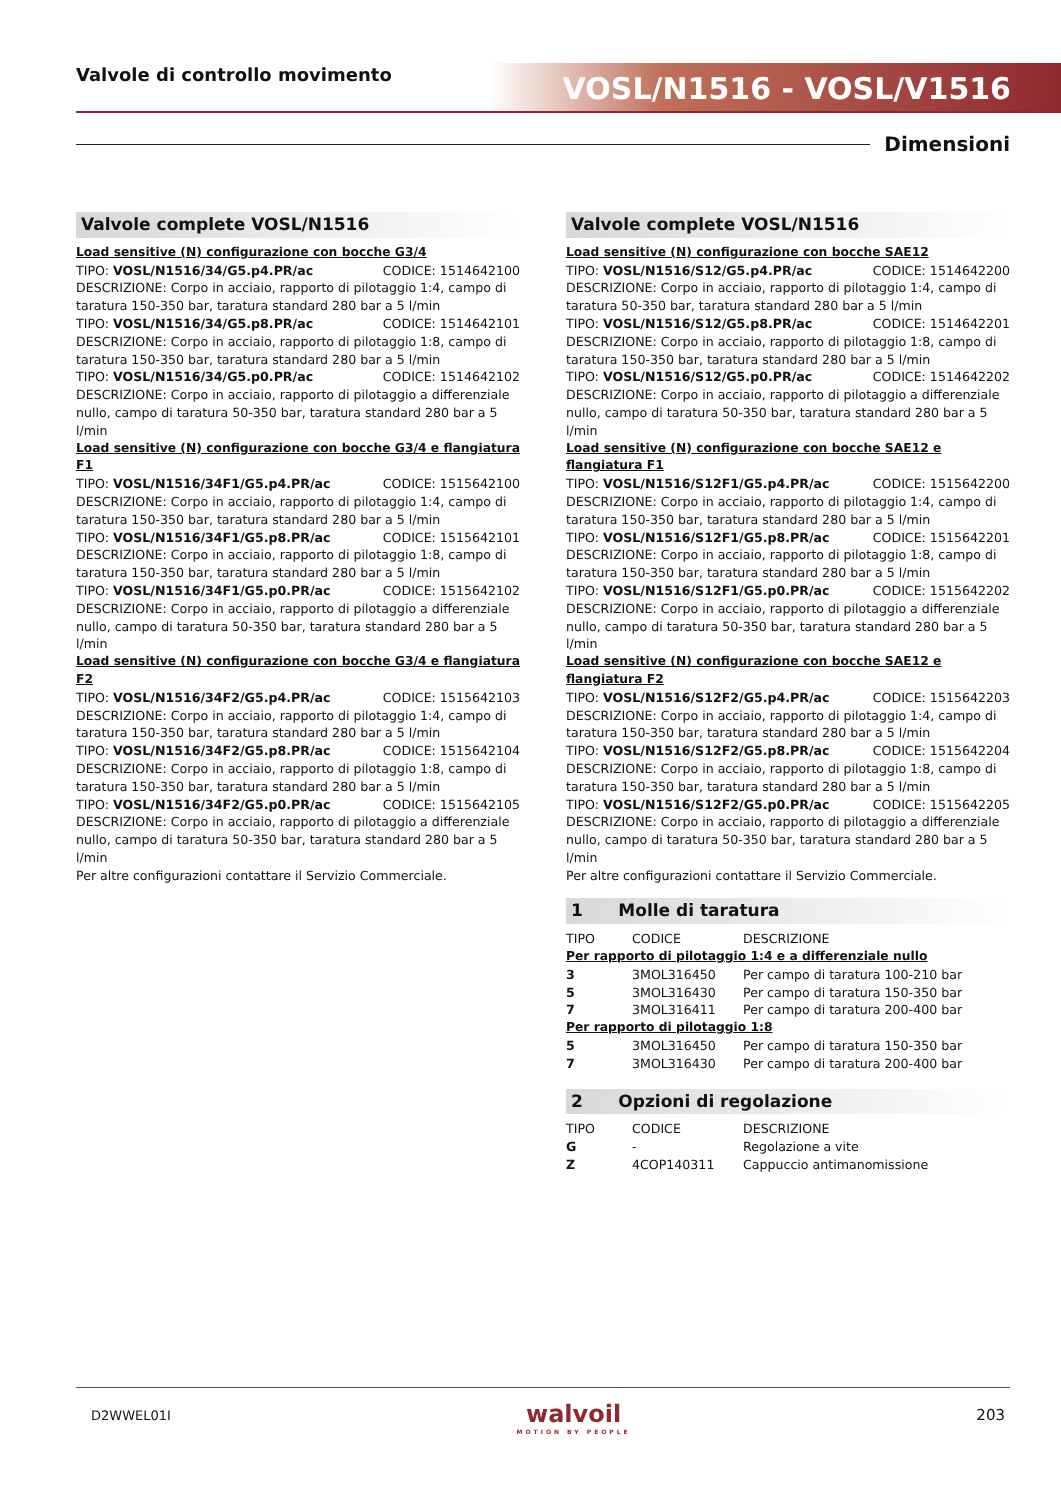Valvole di controllo movimento VOSL/N1516 - VOSL/V1516
Dimensioni
Valvole complete VOSL/N1516
Load sensitive (N) configurazione con bocche G3/4
TIPO: VOSL/N1516/34/G5.p4.PR/ac CODICE: 1514642100
DESCRIZIONE: Corpo in acciaio, rapporto di pilotaggio 1:4, campo di taratura 150-350 bar, taratura standard 280 bar a 5 l/min
TIPO: VOSL/N1516/34/G5.p8.PR/ac CODICE: 1514642101
DESCRIZIONE: Corpo in acciaio, rapporto di pilotaggio 1:8, campo di taratura 150-350 bar, taratura standard 280 bar a 5 l/min
TIPO: VOSL/N1516/34/G5.p0.PR/ac CODICE: 1514642102
DESCRIZIONE: Corpo in acciaio, rapporto di pilotaggio a differenziale nullo, campo di taratura 50-350 bar, taratura standard 280 bar a 5 l/min
Load sensitive (N) configurazione con bocche G3/4 e flangiatura F1
TIPO: VOSL/N1516/34F1/G5.p4.PR/ac CODICE: 1515642100
DESCRIZIONE: Corpo in acciaio, rapporto di pilotaggio 1:4, campo di taratura 150-350 bar, taratura standard 280 bar a 5 l/min
TIPO: VOSL/N1516/34F1/G5.p8.PR/ac CODICE: 1515642101
DESCRIZIONE: Corpo in acciaio, rapporto di pilotaggio 1:8, campo di taratura 150-350 bar, taratura standard 280 bar a 5 l/min
TIPO: VOSL/N1516/34F1/G5.p0.PR/ac CODICE: 1515642102
DESCRIZIONE: Corpo in acciaio, rapporto di pilotaggio a differenziale nullo, campo di taratura 50-350 bar, taratura standard 280 bar a 5 l/min
Load sensitive (N) configurazione con bocche G3/4 e flangiatura F2
TIPO: VOSL/N1516/34F2/G5.p4.PR/ac CODICE: 1515642103
DESCRIZIONE: Corpo in acciaio, rapporto di pilotaggio 1:4, campo di taratura 150-350 bar, taratura standard 280 bar a 5 l/min
TIPO: VOSL/N1516/34F2/G5.p8.PR/ac CODICE: 1515642104
DESCRIZIONE: Corpo in acciaio, rapporto di pilotaggio 1:8, campo di taratura 150-350 bar, taratura standard 280 bar a 5 l/min
TIPO: VOSL/N1516/34F2/G5.p0.PR/ac CODICE: 1515642105
DESCRIZIONE: Corpo in acciaio, rapporto di pilotaggio a differenziale nullo, campo di taratura 50-350 bar, taratura standard 280 bar a 5 l/min
Per altre configurazioni contattare il Servizio Commerciale.
Valvole complete VOSL/N1516
Load sensitive (N) configurazione con bocche SAE12
TIPO: VOSL/N1516/S12/G5.p4.PR/ac CODICE: 1514642200
DESCRIZIONE: Corpo in acciaio, rapporto di pilotaggio 1:4, campo di taratura 50-350 bar, taratura standard 280 bar a 5 l/min
TIPO: VOSL/N1516/S12/G5.p8.PR/ac CODICE: 1514642201
DESCRIZIONE: Corpo in acciaio, rapporto di pilotaggio 1:8, campo di taratura 150-350 bar, taratura standard 280 bar a 5 l/min
TIPO: VOSL/N1516/S12/G5.p0.PR/ac CODICE: 1514642202
DESCRIZIONE: Corpo in acciaio, rapporto di pilotaggio a differenziale nullo, campo di taratura 50-350 bar, taratura standard 280 bar a 5 l/min
Load sensitive (N) configurazione con bocche SAE12 e flangiatura F1
TIPO: VOSL/N1516/S12F1/G5.p4.PR/ac CODICE: 1515642200
DESCRIZIONE: Corpo in acciaio, rapporto di pilotaggio 1:4, campo di taratura 150-350 bar, taratura standard 280 bar a 5 l/min
TIPO: VOSL/N1516/S12F1/G5.p8.PR/ac CODICE: 1515642201
DESCRIZIONE: Corpo in acciaio, rapporto di pilotaggio 1:8, campo di taratura 150-350 bar, taratura standard 280 bar a 5 l/min
TIPO: VOSL/N1516/S12F1/G5.p0.PR/ac CODICE: 1515642202
DESCRIZIONE: Corpo in acciaio, rapporto di pilotaggio a differenziale nullo, campo di taratura 50-350 bar, taratura standard 280 bar a 5 l/min
Load sensitive (N) configurazione con bocche SAE12 e flangiatura F2
TIPO: VOSL/N1516/S12F2/G5.p4.PR/ac CODICE: 1515642203
DESCRIZIONE: Corpo in acciaio, rapporto di pilotaggio 1:4, campo di taratura 150-350 bar, taratura standard 280 bar a 5 l/min
TIPO: VOSL/N1516/S12F2/G5.p8.PR/ac CODICE: 1515642204
DESCRIZIONE: Corpo in acciaio, rapporto di pilotaggio 1:8, campo di taratura 150-350 bar, taratura standard 280 bar a 5 l/min
TIPO: VOSL/N1516/S12F2/G5.p0.PR/ac CODICE: 1515642205
DESCRIZIONE: Corpo in acciaio, rapporto di pilotaggio a differenziale nullo, campo di taratura 50-350 bar, taratura standard 280 bar a 5 l/min
Per altre configurazioni contattare il Servizio Commerciale.
1 Molle di taratura
| TIPO | CODICE | DESCRIZIONE |
| Per rapporto di pilotaggio 1:4 e a differenziale nullo | | |
| 3 | 3MOL316450 | Per campo di taratura 100-210 bar |
| 5 | 3MOL316430 | Per campo di taratura 150-350 bar |
| 7 | 3MOL316411 | Per campo di taratura 200-400 bar |
| Per rapporto di pilotaggio 1:8 | | |
| 5 | 3MOL316450 | Per campo di taratura 150-350 bar |
| 7 | 3MOL316430 | Per campo di taratura 200-400 bar |
2 Opzioni di regolazione
| TIPO | CODICE | DESCRIZIONE |
| G | - | Regolazione a vite |
| Z | 4COP140311 | Cappuccio antimanomissione |
D2WWEL01I
walvoil
MOTION BY PEOPLE
203